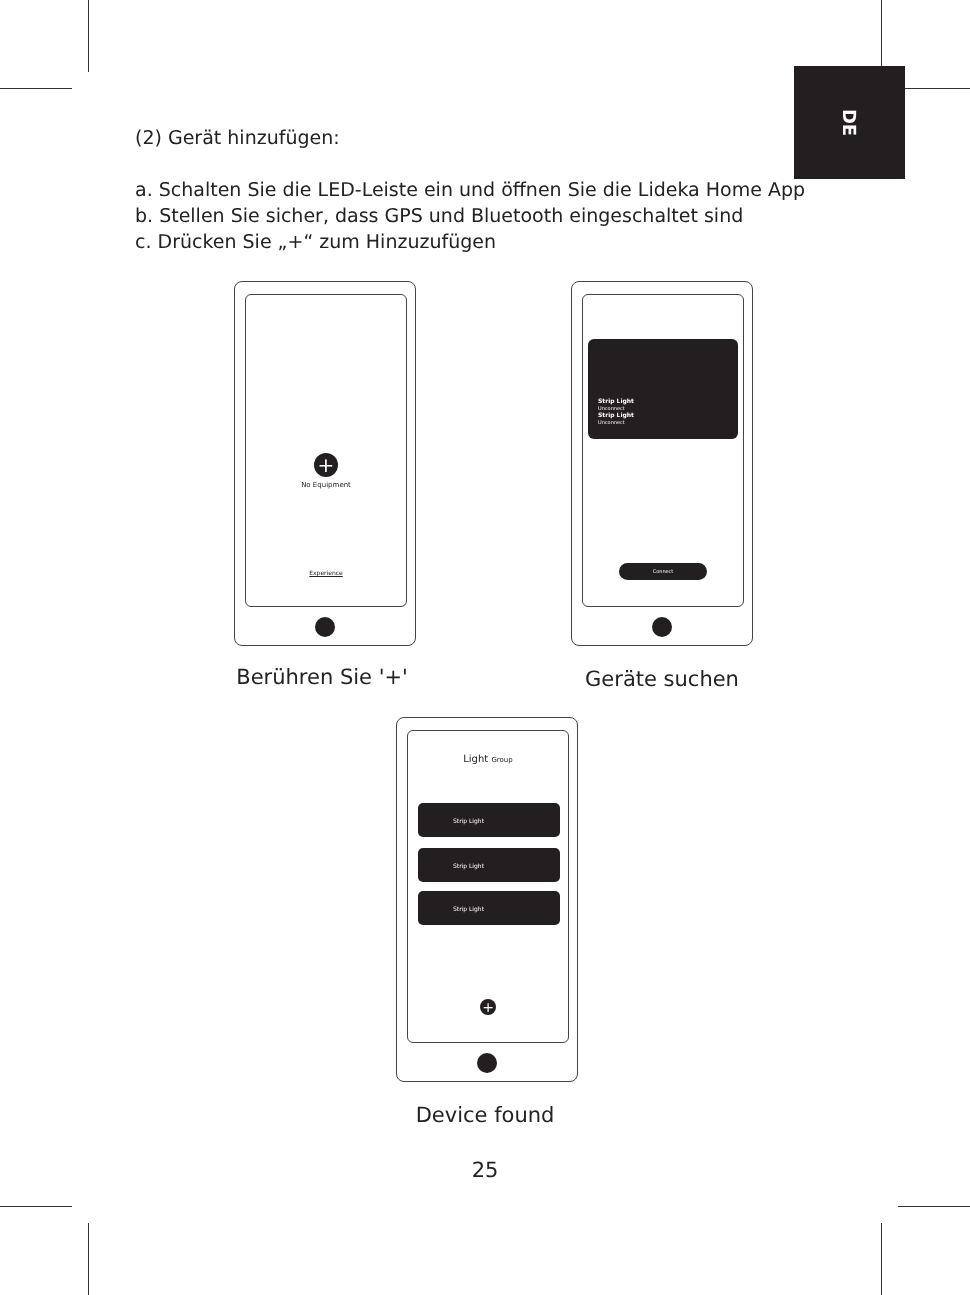DE
(2) Gerät hinzufügen:
a. Schalten Sie die LED-Leiste ein und öffnen Sie die Lideka Home App
b. Stellen Sie sicher, dass GPS und Bluetooth eingeschaltet sind
c. Drücken Sie „+“ zum Hinzuzufügen
+
No Equipment
Experience
Strip Light
Unconnect
Strip Light
Unconnect
Connect
Berühren Sie '+' Geräte suchen
Light Group
Strip Light
Strip Light
Strip Light
+
Device found
25